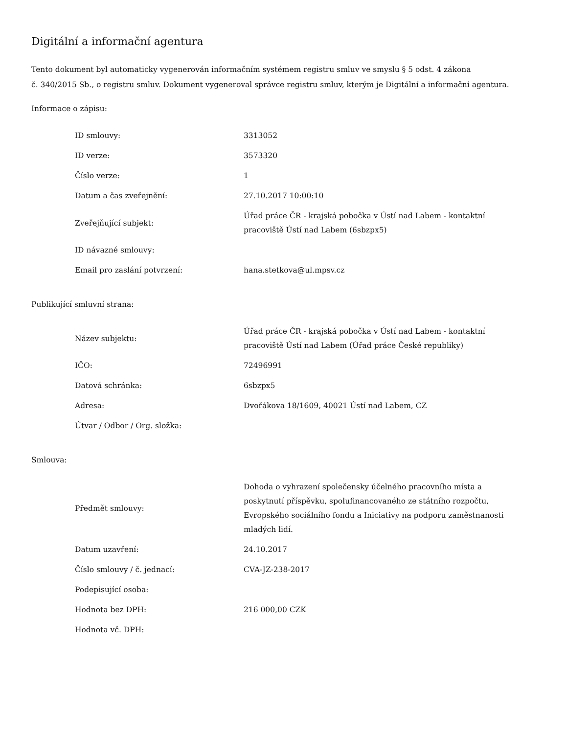Digitální a informační agentura
Tento dokument byl automaticky vygenerován informačním systémem registru smluv ve smyslu § 5 odst. 4 zákona
č. 340/2015 Sb., o registru smluv. Dokument vygeneroval správce registru smluv, kterým je Digitální a informační agentura.
Informace o zápisu:
| ID smlouvy: | 3313052 |
| ID verze: | 3573320 |
| Číslo verze: | 1 |
| Datum a čas zveřejnění: | 27.10.2017 10:00:10 |
| Zveřejňující subjekt: | Úřad práce ČR - krajská pobočka v Ústí nad Labem - kontaktní pracoviště Ústí nad Labem (6sbzpx5) |
| ID návazné smlouvy: | |
| Email pro zaslání potvrzení: | hana.stetkova@ul.mpsv.cz |
Publikující smluvní strana:
| Název subjektu: | Úřad práce ČR - krajská pobočka v Ústí nad Labem - kontaktní pracoviště Ústí nad Labem (Úřad práce České republiky) |
| IČO: | 72496991 |
| Datová schránka: | 6sbzpx5 |
| Adresa: | Dvořákova 18/1609, 40021 Ústí nad Labem, CZ |
| Útvar / Odbor / Org. složka: | |
Smlouva:
| Předmět smlouvy: | Dohoda o vyhrazení společensky účelného pracovního místa a poskytnutí příspěvku, spolufinancovaného ze státního rozpočtu, Evropského sociálního fondu a Iniciativy na podporu zaměstnanosti mladých lidí. |
| Datum uzavření: | 24.10.2017 |
| Číslo smlouvy / č. jednací: | CVA-JZ-238-2017 |
| Podepisující osoba: | |
| Hodnota bez DPH: | 216 000,00 CZK |
| Hodnota vč. DPH: | |